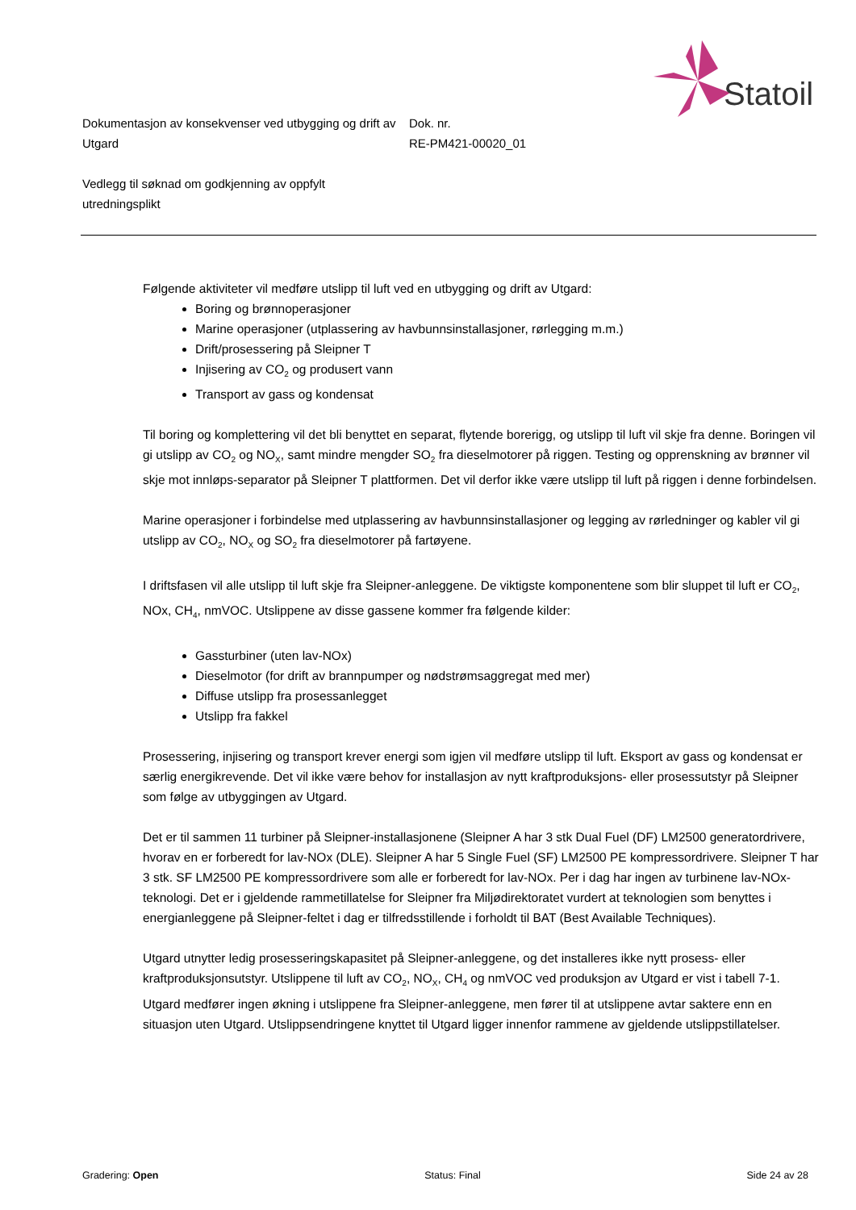Statoil
Dokumentasjon av konsekvenser ved utbygging og drift av Utgard
Dok. nr.
RE-PM421-00020_01
Vedlegg til søknad om godkjenning av oppfylt utredningsplikt
Følgende aktiviteter vil medføre utslipp til luft ved en utbygging og drift av Utgard:
Boring og brønnoperasjoner
Marine operasjoner (utplassering av havbunnsinstallasjoner, rørlegging m.m.)
Drift/prosessering på Sleipner T
Injisering av CO<sub>2</sub> og produsert vann
Transport av gass og kondensat
Til boring og komplettering vil det bli benyttet en separat, flytende borerigg, og utslipp til luft vil skje fra denne. Boringen vil gi utslipp av CO<sub>2</sub> og NO<sub>X</sub>, samt mindre mengder SO<sub>2</sub> fra dieselmotorer på riggen. Testing og opprenskning av brønner vil skje mot innløps-separator på Sleipner T plattformen. Det vil derfor ikke være utslipp til luft på riggen i denne forbindelsen.
Marine operasjoner i forbindelse med utplassering av havbunnsinstallasjoner og legging av rørledninger og kabler vil gi utslipp av CO<sub>2</sub>, NO<sub>X</sub> og SO<sub>2</sub> fra dieselmotorer på fartøyene.
I driftsfasen vil alle utslipp til luft skje fra Sleipner-anleggene. De viktigste komponentene som blir sluppet til luft er CO<sub>2</sub>, NOx, CH<sub>4</sub>, nmVOC. Utslippene av disse gassene kommer fra følgende kilder:
Gassturbiner (uten lav-NOx)
Dieselmotor (for drift av brannpumper og nødstrømsaggregat med mer)
Diffuse utslipp fra prosessanlegget
Utslipp fra fakkel
Prosessering, injisering og transport krever energi som igjen vil medføre utslipp til luft. Eksport av gass og kondensat er særlig energikrevende. Det vil ikke være behov for installasjon av nytt kraftproduksjons- eller prosessutstyr på Sleipner som følge av utbyggingen av Utgard.
Det er til sammen 11 turbiner på Sleipner-installasjonene (Sleipner A har 3 stk Dual Fuel (DF) LM2500 generatordrivere, hvorav en er forberedt for lav-NOx (DLE). Sleipner A har 5 Single Fuel (SF) LM2500 PE kompressordrivere. Sleipner T har 3 stk. SF LM2500 PE kompressordrivere som alle er forberedt for lav-NOx. Per i dag har ingen av turbinene lav-NOx-teknologi. Det er i gjeldende rammetillatelse for Sleipner fra Miljødirektoratet vurdert at teknologien som benyttes i energianleggene på Sleipner-feltet i dag er tilfredsstillende i forholdt til BAT (Best Available Techniques).
Utgard utnytter ledig prosesseringskapasitet på Sleipner-anleggene, og det installeres ikke nytt prosess- eller kraftproduksjonsutstyr. Utslippene til luft av CO<sub>2</sub>, NO<sub>X</sub>, CH<sub>4</sub> og nmVOC ved produksjon av Utgard er vist i tabell 7-1. Utgard medfører ingen økning i utslippene fra Sleipner-anleggene, men fører til at utslippene avtar saktere enn en situasjon uten Utgard. Utslippsendringene knyttet til Utgard ligger innenfor rammene av gjeldende utslippstillatelser.
Gradering: Open Status: Final Side 24 av 28